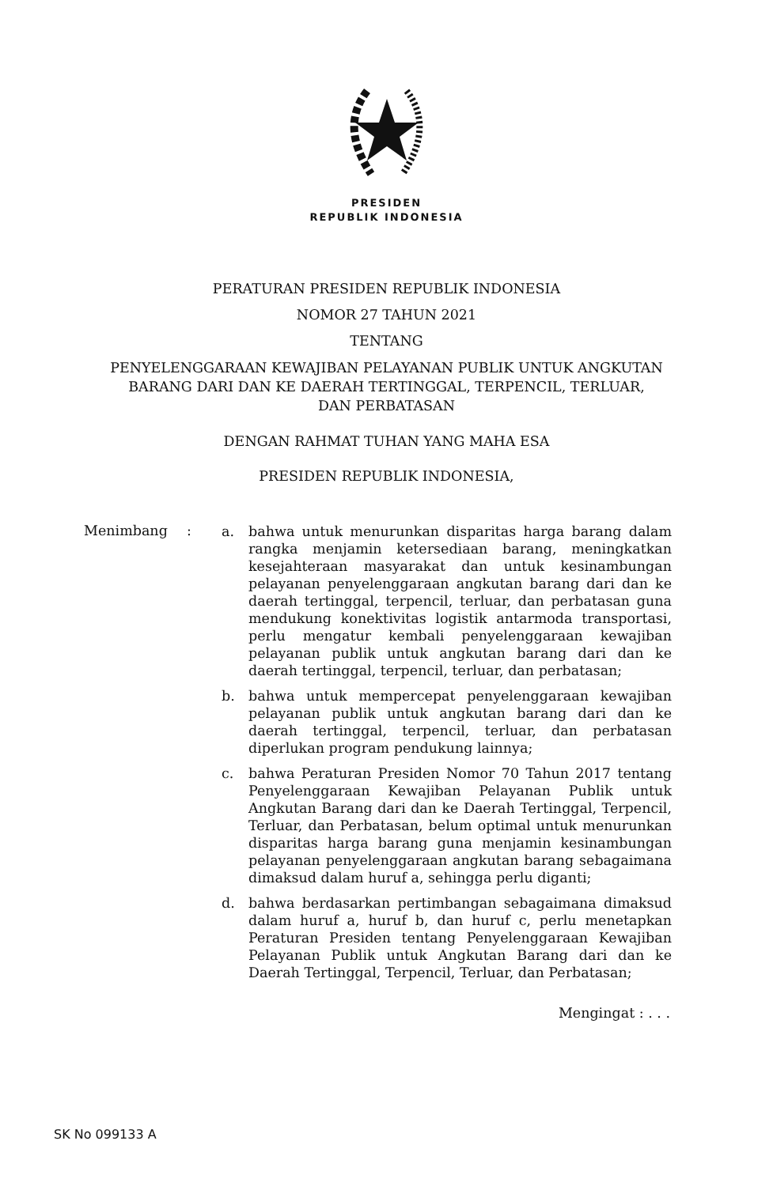PRESIDEN
REPUBLIK INDONESIA
PERATURAN PRESIDEN REPUBLIK INDONESIA
NOMOR 27 TAHUN 2021
TENTANG
PENYELENGGARAAN KEWAJIBAN PELAYANAN PUBLIK UNTUK ANGKUTAN
BARANG DARI DAN KE DAERAH TERTINGGAL, TERPENCIL, TERLUAR,
DAN PERBATASAN
DENGAN RAHMAT TUHAN YANG MAHA ESA
PRESIDEN REPUBLIK INDONESIA,
Menimbang :
a. bahwa untuk menurunkan disparitas harga barang dalam rangka menjamin ketersediaan barang, meningkatkan kesejahteraan masyarakat dan untuk kesinambungan pelayanan penyelenggaraan angkutan barang dari dan ke daerah tertinggal, terpencil, terluar, dan perbatasan guna mendukung konektivitas logistik antarmoda transportasi, perlu mengatur kembali penyelenggaraan kewajiban pelayanan publik untuk angkutan barang dari dan ke daerah tertinggal, terpencil, terluar, dan perbatasan;
b. bahwa untuk mempercepat penyelenggaraan kewajiban pelayanan publik untuk angkutan barang dari dan ke daerah tertinggal, terpencil, terluar, dan perbatasan diperlukan program pendukung lainnya;
c. bahwa Peraturan Presiden Nomor 70 Tahun 2017 tentang Penyelenggaraan Kewajiban Pelayanan Publik untuk Angkutan Barang dari dan ke Daerah Tertinggal, Terpencil, Terluar, dan Perbatasan, belum optimal untuk menurunkan disparitas harga barang guna menjamin kesinambungan pelayanan penyelenggaraan angkutan barang sebagaimana dimaksud dalam huruf a, sehingga perlu diganti;
d. bahwa berdasarkan pertimbangan sebagaimana dimaksud dalam huruf a, huruf b, dan huruf c, perlu menetapkan Peraturan Presiden tentang Penyelenggaraan Kewajiban Pelayanan Publik untuk Angkutan Barang dari dan ke Daerah Tertinggal, Terpencil, Terluar, dan Perbatasan;
Mengingat : . . .
SK No 099133 A